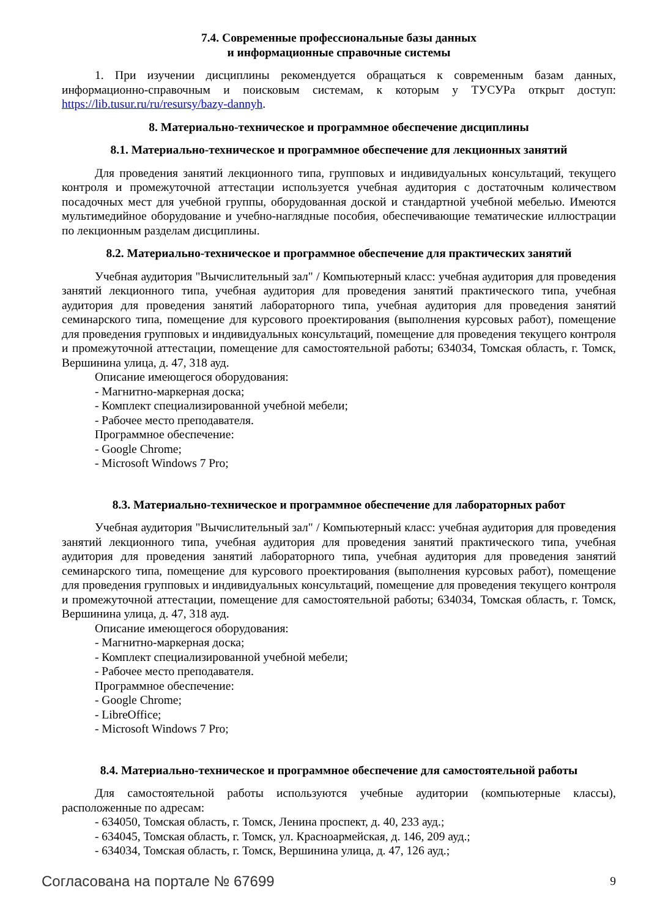7.4. Современные профессиональные базы данных
и информационные справочные системы
1. При изучении дисциплины рекомендуется обращаться к современным базам данных, информационно-справочным и поисковым системам, к которым у ТУСУРа открыт доступ: https://lib.tusur.ru/ru/resursy/bazy-dannyh.
8. Материально-техническое и программное обеспечение дисциплины
8.1. Материально-техническое и программное обеспечение для лекционных занятий
Для проведения занятий лекционного типа, групповых и индивидуальных консультаций, текущего контроля и промежуточной аттестации используется учебная аудитория с достаточным количеством посадочных мест для учебной группы, оборудованная доской и стандартной учебной мебелью. Имеются мультимедийное оборудование и учебно-наглядные пособия, обеспечивающие тематические иллюстрации по лекционным разделам дисциплины.
8.2. Материально-техническое и программное обеспечение для практических занятий
Учебная аудитория "Вычислительный зал" / Компьютерный класс: учебная аудитория для проведения занятий лекционного типа, учебная аудитория для проведения занятий практического типа, учебная аудитория для проведения занятий лабораторного типа, учебная аудитория для проведения занятий семинарского типа, помещение для курсового проектирования (выполнения курсовых работ), помещение для проведения групповых и индивидуальных консультаций, помещение для проведения текущего контроля и промежуточной аттестации, помещение для самостоятельной работы; 634034, Томская область, г. Томск, Вершинина улица, д. 47, 318 ауд.
Описание имеющегося оборудования:
- Магнитно-маркерная доска;
- Комплект специализированной учебной мебели;
- Рабочее место преподавателя.
Программное обеспечение:
- Google Chrome;
- Microsoft Windows 7 Pro;
8.3. Материально-техническое и программное обеспечение для лабораторных работ
Учебная аудитория "Вычислительный зал" / Компьютерный класс: учебная аудитория для проведения занятий лекционного типа, учебная аудитория для проведения занятий практического типа, учебная аудитория для проведения занятий лабораторного типа, учебная аудитория для проведения занятий семинарского типа, помещение для курсового проектирования (выполнения курсовых работ), помещение для проведения групповых и индивидуальных консультаций, помещение для проведения текущего контроля и промежуточной аттестации, помещение для самостоятельной работы; 634034, Томская область, г. Томск, Вершинина улица, д. 47, 318 ауд.
Описание имеющегося оборудования:
- Магнитно-маркерная доска;
- Комплект специализированной учебной мебели;
- Рабочее место преподавателя.
Программное обеспечение:
- Google Chrome;
- LibreOffice;
- Microsoft Windows 7 Pro;
8.4. Материально-техническое и программное обеспечение для самостоятельной работы
Для самостоятельной работы используются учебные аудитории (компьютерные классы), расположенные по адресам:
- 634050, Томская область, г. Томск, Ленина проспект, д. 40, 233 ауд.;
- 634045, Томская область, г. Томск, ул. Красноармейская, д. 146, 209 ауд.;
- 634034, Томская область, г. Томск, Вершинина улица, д. 47, 126 ауд.;
Согласована на портале № 67699 9